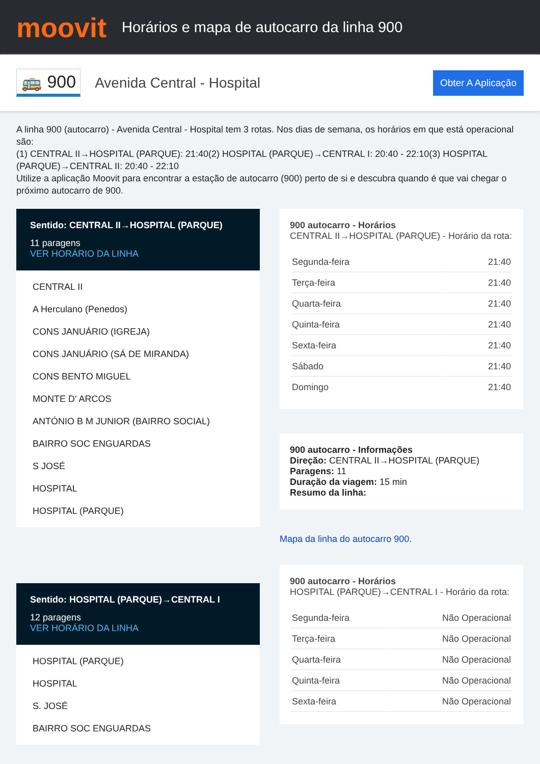moovit
Horários e mapa de autocarro da linha 900
🚌 900
Avenida Central - Hospital
Obter A Aplicação
A linha 900 (autocarro) - Avenida Central - Hospital tem 3 rotas. Nos dias de semana, os horários em que está operacional são:
(1) CENTRAL II→HOSPITAL (PARQUE): 21:40(2) HOSPITAL (PARQUE)→CENTRAL I: 20:40 - 22:10(3) HOSPITAL (PARQUE)→CENTRAL II: 20:40 - 22:10
Utilize a aplicação Moovit para encontrar a estação de autocarro (900) perto de si e descubra quando é que vai chegar o próximo autocarro de 900.
Sentido: CENTRAL II→HOSPITAL (PARQUE)
11 paragens
VER HORÁRIO DA LINHA
CENTRAL II
A Herculano (Penedos)
CONS JANUÁRIO (IGREJA)
CONS JANUÁRIO (SÁ DE MIRANDA)
CONS BENTO MIGUEL
MONTE D' ARCOS
ANTÓNIO B M JUNIOR (BAIRRO SOCIAL)
BAIRRO SOC ENGUARDAS
S JOSÉ
HOSPITAL
HOSPITAL (PARQUE)
Sentido: HOSPITAL (PARQUE)→CENTRAL I
12 paragens
VER HORÁRIO DA LINHA
HOSPITAL (PARQUE)
HOSPITAL
S. JOSÉ
BAIRRO SOC ENGUARDAS
900 autocarro - Horários
CENTRAL II→HOSPITAL (PARQUE) - Horário da rota:
| Segunda-feira | 21:40 |
| Terça-feira | 21:40 |
| Quarta-feira | 21:40 |
| Quinta-feira | 21:40 |
| Sexta-feira | 21:40 |
| Sábado | 21:40 |
| Domingo | 21:40 |
900 autocarro - Informações
Direção: CENTRAL II→HOSPITAL (PARQUE)
Paragens: 11
Duração da viagem: 15 min
Resumo da linha:
Mapa da linha do autocarro 900.
900 autocarro - Horários
HOSPITAL (PARQUE)→CENTRAL I - Horário da rota:
| Segunda-feira | Não Operacional |
| Terça-feira | Não Operacional |
| Quarta-feira | Não Operacional |
| Quinta-feira | Não Operacional |
| Sexta-feira | Não Operacional |